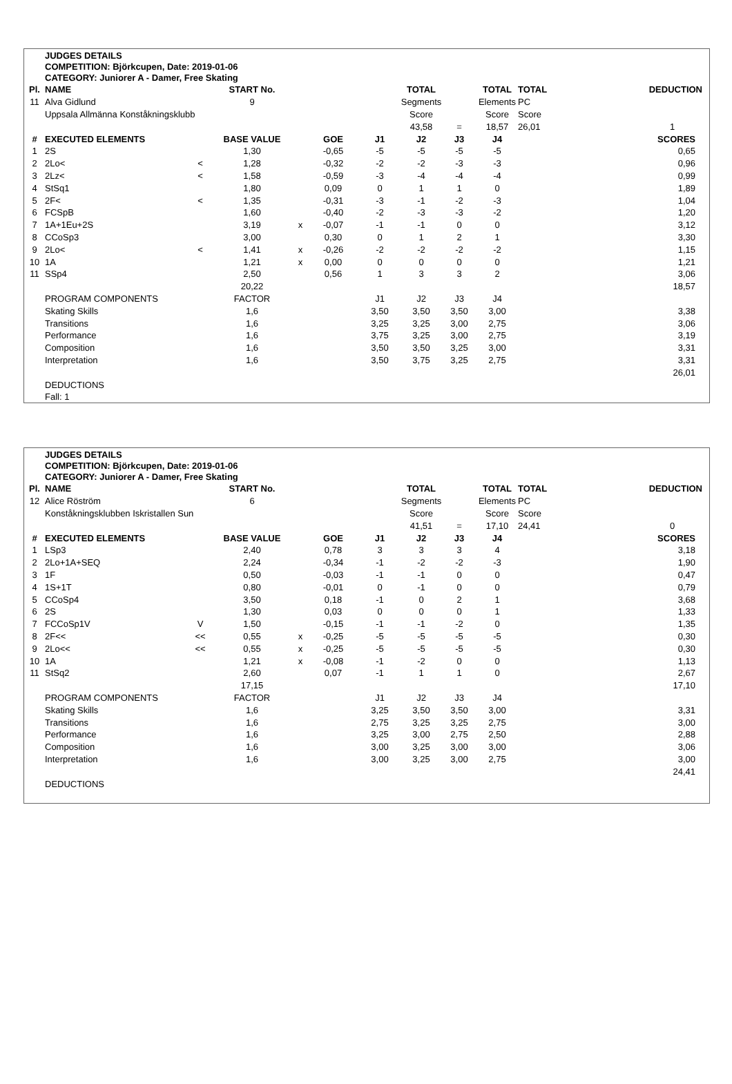JUDGES DETAILS
COMPETITION: Björkcupen, Date: 2019-01-06
CATEGORY: Juniorer A - Damer, Free Skating
| Pl. | NAME | | START No. | | | | TOTAL | | TOTAL | TOTAL | DEDUCTION |
| --- | --- | --- | --- | --- | --- | --- | --- | --- | --- | --- | --- |
| 11 | Alva Gidlund | | 9 | | | | Segments | | Elements | PC | |
| | Uppsala Allmänna Konståkningsklubb | | | | | | Score | | Score | Score | |
| | | | | | | | 43,58 | = | 18,57 | 26,01 | 1 |
| # | EXECUTED ELEMENTS | | BASE VALUE | | GOE | J1 | J2 | J3 | J4 | | SCORES |
| 1 | 2S | | 1,30 | | -0,65 | -5 | -5 | -5 | -5 | | 0,65 |
| 2 | 2Lo< | < | 1,28 | | -0,32 | -2 | -2 | -3 | -3 | | 0,96 |
| 3 | 2Lz< | < | 1,58 | | -0,59 | -3 | -4 | -4 | -4 | | 0,99 |
| 4 | StSq1 | | 1,80 | | 0,09 | 0 | 1 | 1 | 0 | | 1,89 |
| 5 | 2F< | < | 1,35 | | -0,31 | -3 | -1 | -2 | -3 | | 1,04 |
| 6 | FCSpB | | 1,60 | | -0,40 | -2 | -3 | -3 | -2 | | 1,20 |
| 7 | 1A+1Eu+2S | | 3,19 | x | -0,07 | -1 | -1 | 0 | 0 | | 3,12 |
| 8 | CCoSp3 | | 3,00 | | 0,30 | 0 | 1 | 2 | 1 | | 3,30 |
| 9 | 2Lo< | < | 1,41 | x | -0,26 | -2 | -2 | -2 | -2 | | 1,15 |
| 10 | 1A | | 1,21 | x | 0,00 | 0 | 0 | 0 | 0 | | 1,21 |
| 11 | SSp4 | | 2,50 | | 0,56 | 1 | 3 | 3 | 2 | | 3,06 |
| | | | 20,22 | | | | | | | | 18,57 |
| | PROGRAM COMPONENTS | | FACTOR | | | J1 | J2 | J3 | J4 | | |
| | Skating Skills | | 1,6 | | | 3,50 | 3,50 | 3,50 | 3,00 | | 3,38 |
| | Transitions | | 1,6 | | | 3,25 | 3,25 | 3,00 | 2,75 | | 3,06 |
| | Performance | | 1,6 | | | 3,75 | 3,25 | 3,00 | 2,75 | | 3,19 |
| | Composition | | 1,6 | | | 3,50 | 3,50 | 3,25 | 3,00 | | 3,31 |
| | Interpretation | | 1,6 | | | 3,50 | 3,75 | 3,25 | 2,75 | | 3,31 |
| | | | | | | | | | | | 26,01 |
| | DEDUCTIONS | | | | | | | | | | |
| | Fall: 1 | | | | | | | | | | |
JUDGES DETAILS
COMPETITION: Björkcupen, Date: 2019-01-06
CATEGORY: Juniorer A - Damer, Free Skating
| Pl. | NAME | | START No. | | | | TOTAL | | TOTAL | TOTAL | DEDUCTION |
| --- | --- | --- | --- | --- | --- | --- | --- | --- | --- | --- | --- |
| 12 | Alice Röström | | 6 | | | | Segments | | Elements | PC | |
| | Konståkningsklubben Iskristallen Sun | | | | | | Score | | Score | Score | |
| | | | | | | | 41,51 | = | 17,10 | 24,41 | 0 |
| # | EXECUTED ELEMENTS | | BASE VALUE | | GOE | J1 | J2 | J3 | J4 | | SCORES |
| 1 | LSp3 | | 2,40 | | 0,78 | 3 | 3 | 3 | 4 | | 3,18 |
| 2 | 2Lo+1A+SEQ | | 2,24 | | -0,34 | -1 | -2 | -2 | -3 | | 1,90 |
| 3 | 1F | | 0,50 | | -0,03 | -1 | -1 | 0 | 0 | | 0,47 |
| 4 | 1S+1T | | 0,80 | | -0,01 | 0 | -1 | 0 | 0 | | 0,79 |
| 5 | CCoSp4 | | 3,50 | | 0,18 | -1 | 0 | 2 | 1 | | 3,68 |
| 6 | 2S | | 1,30 | | 0,03 | 0 | 0 | 0 | 1 | | 1,33 |
| 7 | FCCoSp1V | V | 1,50 | | -0,15 | -1 | -1 | -2 | 0 | | 1,35 |
| 8 | 2F<< | << | 0,55 | x | -0,25 | -5 | -5 | -5 | -5 | | 0,30 |
| 9 | 2Lo<< | << | 0,55 | x | -0,25 | -5 | -5 | -5 | -5 | | 0,30 |
| 10 | 1A | | 1,21 | x | -0,08 | -1 | -2 | 0 | 0 | | 1,13 |
| 11 | StSq2 | | 2,60 | | 0,07 | -1 | 1 | 1 | 0 | | 2,67 |
| | | | 17,15 | | | | | | | | 17,10 |
| | PROGRAM COMPONENTS | | FACTOR | | | J1 | J2 | J3 | J4 | | |
| | Skating Skills | | 1,6 | | | 3,25 | 3,50 | 3,50 | 3,00 | | 3,31 |
| | Transitions | | 1,6 | | | 2,75 | 3,25 | 3,25 | 2,75 | | 3,00 |
| | Performance | | 1,6 | | | 3,25 | 3,00 | 2,75 | 2,50 | | 2,88 |
| | Composition | | 1,6 | | | 3,00 | 3,25 | 3,00 | 3,00 | | 3,06 |
| | Interpretation | | 1,6 | | | 3,00 | 3,25 | 3,00 | 2,75 | | 3,00 |
| | | | | | | | | | | | 24,41 |
| | DEDUCTIONS | | | | | | | | | | |